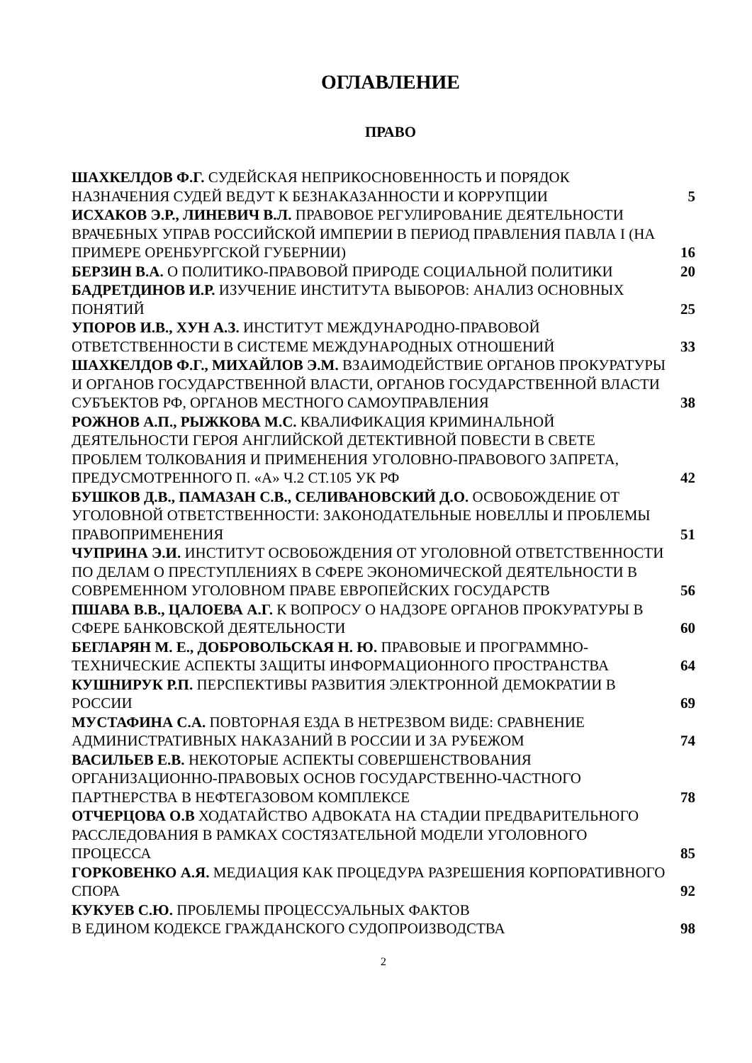ОГЛАВЛЕНИЕ
ПРАВО
ШАХКЕЛДОВ Ф.Г. СУДЕЙСКАЯ НЕПРИКОСНОВЕННОСТЬ И ПОРЯДОК НАЗНАЧЕНИЯ СУДЕЙ ВЕДУТ К БЕЗНАКАЗАННОСТИ И КОРРУПЦИИ
5
ИСХАКОВ Э.Р., ЛИНЕВИЧ В.Л. ПРАВОВОЕ РЕГУЛИРОВАНИЕ ДЕЯТЕЛЬНОСТИ ВРАЧЕБНЫХ УПРАВ РОССИЙСКОЙ ИМПЕРИИ В ПЕРИОД ПРАВЛЕНИЯ ПАВЛА I (НА ПРИМЕРЕ ОРЕНБУРГСКОЙ ГУБЕРНИИ)
16
БЕРЗИН В.А. О ПОЛИТИКО-ПРАВОВОЙ ПРИРОДЕ СОЦИАЛЬНОЙ ПОЛИТИКИ
20
БАДРЕТДИНОВ И.Р. ИЗУЧЕНИЕ ИНСТИТУТА ВЫБОРОВ: АНАЛИЗ ОСНОВНЫХ ПОНЯТИЙ
25
УПОРОВ И.В., ХУН А.З. ИНСТИТУТ МЕЖДУНАРОДНО-ПРАВОВОЙ ОТВЕТСТВЕННОСТИ В СИСТЕМЕ МЕЖДУНАРОДНЫХ ОТНОШЕНИЙ
33
ШАХКЕЛДОВ Ф.Г., МИХАЙЛОВ Э.М. ВЗАИМОДЕЙСТВИЕ ОРГАНОВ ПРОКУРАТУРЫ И ОРГАНОВ ГОСУДАРСТВЕННОЙ ВЛАСТИ, ОРГАНОВ ГОСУДАРСТВЕННОЙ ВЛАСТИ СУБЪЕКТОВ РФ, ОРГАНОВ МЕСТНОГО САМОУПРАВЛЕНИЯ
38
РОЖНОВ А.П., РЫЖКОВА М.С. КВАЛИФИКАЦИЯ КРИМИНАЛЬНОЙ ДЕЯТЕЛЬНОСТИ ГЕРОЯ АНГЛИЙСКОЙ ДЕТЕКТИВНОЙ ПОВЕСТИ В СВЕТЕ ПРОБЛЕМ ТОЛКОВАНИЯ И ПРИМЕНЕНИЯ УГОЛОВНО-ПРАВОВОГО ЗАПРЕТА, ПРЕДУСМОТРЕННОГО П. «А» Ч.2 СТ.105 УК РФ
42
БУШКОВ Д.В., ПАМАЗАН С.В., СЕЛИВАНОВСКИЙ Д.О. ОСВОБОЖДЕНИЕ ОТ УГОЛОВНОЙ ОТВЕТСТВЕННОСТИ: ЗАКОНОДАТЕЛЬНЫЕ НОВЕЛЛЫ И ПРОБЛЕМЫ ПРАВОПРИМЕНЕНИЯ
51
ЧУПРИНА Э.И. ИНСТИТУТ ОСВОБОЖДЕНИЯ ОТ УГОЛОВНОЙ ОТВЕТСТВЕННОСТИ ПО ДЕЛАМ О ПРЕСТУПЛЕНИЯХ В СФЕРЕ ЭКОНОМИЧЕСКОЙ ДЕЯТЕЛЬНОСТИ В СОВРЕМЕННОМ УГОЛОВНОМ ПРАВЕ ЕВРОПЕЙСКИХ ГОСУДАРСТВ
56
ПШАВА В.В., ЦАЛОЕВА А.Г. К ВОПРОСУ О НАДЗОРЕ ОРГАНОВ ПРОКУРАТУРЫ В СФЕРЕ БАНКОВСКОЙ ДЕЯТЕЛЬНОСТИ
60
БЕГЛАРЯН М. Е., ДОБРОВОЛЬСКАЯ Н. Ю. ПРАВОВЫЕ И ПРОГРАММНО-ТЕХНИЧЕСКИЕ АСПЕКТЫ ЗАЩИТЫ ИНФОРМАЦИОННОГО ПРОСТРАНСТВА
64
КУШНИРУК Р.П. ПЕРСПЕКТИВЫ РАЗВИТИЯ ЭЛЕКТРОННОЙ ДЕМОКРАТИИ В РОССИИ
69
МУСТАФИНА С.А. ПОВТОРНАЯ ЕЗДА В НЕТРЕЗВОМ ВИДЕ: СРАВНЕНИЕ АДМИНИСТРАТИВНЫХ НАКАЗАНИЙ В РОССИИ И ЗА РУБЕЖОМ
74
ВАСИЛЬЕВ Е.В. НЕКОТОРЫЕ АСПЕКТЫ СОВЕРШЕНСТВОВАНИЯ ОРГАНИЗАЦИОННО-ПРАВОВЫХ ОСНОВ ГОСУДАРСТВЕННО-ЧАСТНОГО ПАРТНЕРСТВА В НЕФТЕГАЗОВОМ КОМПЛЕКСЕ
78
ОТЧЕРЦОВА О.В ХОДАТАЙСТВО АДВОКАТА НА СТАДИИ ПРЕДВАРИТЕЛЬНОГО РАССЛЕДОВАНИЯ В РАМКАХ СОСТЯЗАТЕЛЬНОЙ МОДЕЛИ УГОЛОВНОГО ПРОЦЕССА
85
ГОРКОВЕНКО А.Я. МЕДИАЦИЯ КАК ПРОЦЕДУРА РАЗРЕШЕНИЯ КОРПОРАТИВНОГО СПОРА
92
КУКУЕВ С.Ю. ПРОБЛЕМЫ ПРОЦЕССУАЛЬНЫХ ФАКТОВ
В ЕДИНОМ КОДЕКСЕ ГРАЖДАНСКОГО СУДОПРОИЗВОДСТВА
98
2